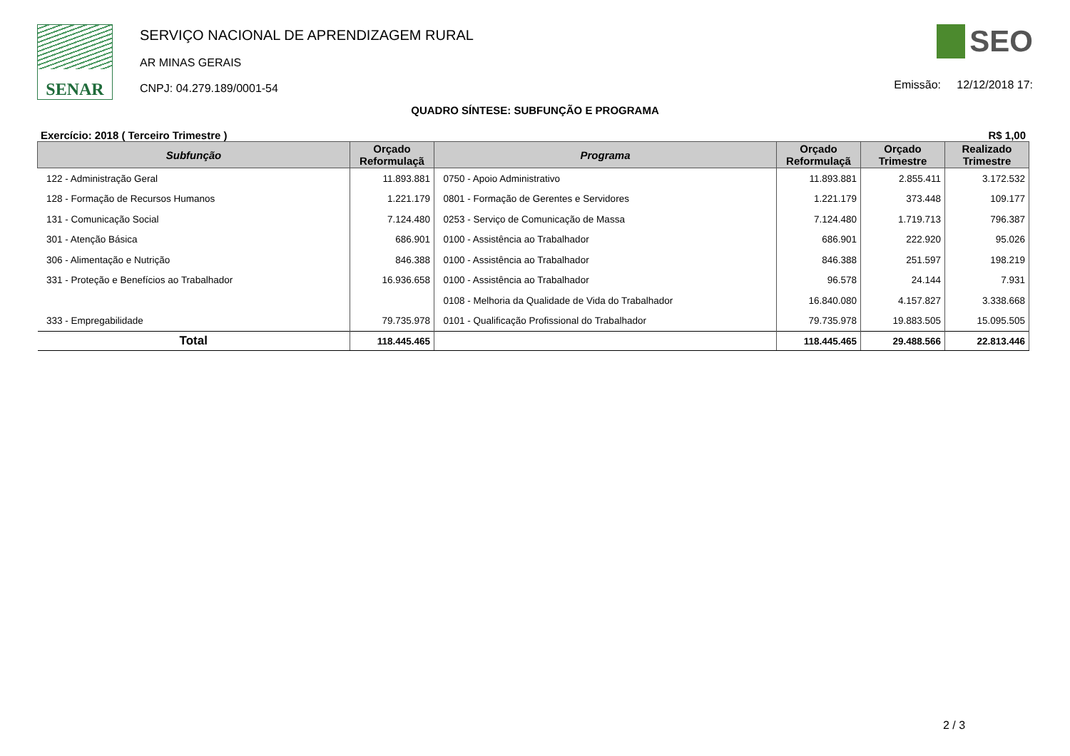SENAR
SERVIÇO NACIONAL DE APRENDIZAGEM RURAL
AR MINAS GERAIS
CNPJ: 04.279.189/0001-54
SEO
Emissão: 12/12/2018 17:
QUADRO SÍNTESE: SUBFUNÇÃO E PROGRAMA
Exercício: 2018 ( Terceiro Trimestre ) R$ 1,00
| Subfunção | Orçado Reformulaçã | Programa | Orçado Reformulaçã | Orçado Trimestre | Realizado Trimestre |
| --- | --- | --- | --- | --- | --- |
| 122 - Administração Geral | 11.893.881 | 0750 - Apoio Administrativo | 11.893.881 | 2.855.411 | 3.172.532 |
| 128 - Formação de Recursos Humanos | 1.221.179 | 0801 - Formação de Gerentes e Servidores | 1.221.179 | 373.448 | 109.177 |
| 131 - Comunicação Social | 7.124.480 | 0253 - Serviço de Comunicação de Massa | 7.124.480 | 1.719.713 | 796.387 |
| 301 - Atenção Básica | 686.901 | 0100 - Assistência ao Trabalhador | 686.901 | 222.920 | 95.026 |
| 306 - Alimentação e Nutrição | 846.388 | 0100 - Assistência ao Trabalhador | 846.388 | 251.597 | 198.219 |
| 331 - Proteção e Benefícios ao Trabalhador | 16.936.658 | 0100 - Assistência ao Trabalhador | 96.578 | 24.144 | 7.931 |
| | | 0108 - Melhoria da Qualidade de Vida do Trabalhador | 16.840.080 | 4.157.827 | 3.338.668 |
| 333 - Empregabilidade | 79.735.978 | 0101 - Qualificação Profissional do Trabalhador | 79.735.978 | 19.883.505 | 15.095.505 |
| Total | 118.445.465 | | 118.445.465 | 29.488.566 | 22.813.446 |
2 / 3